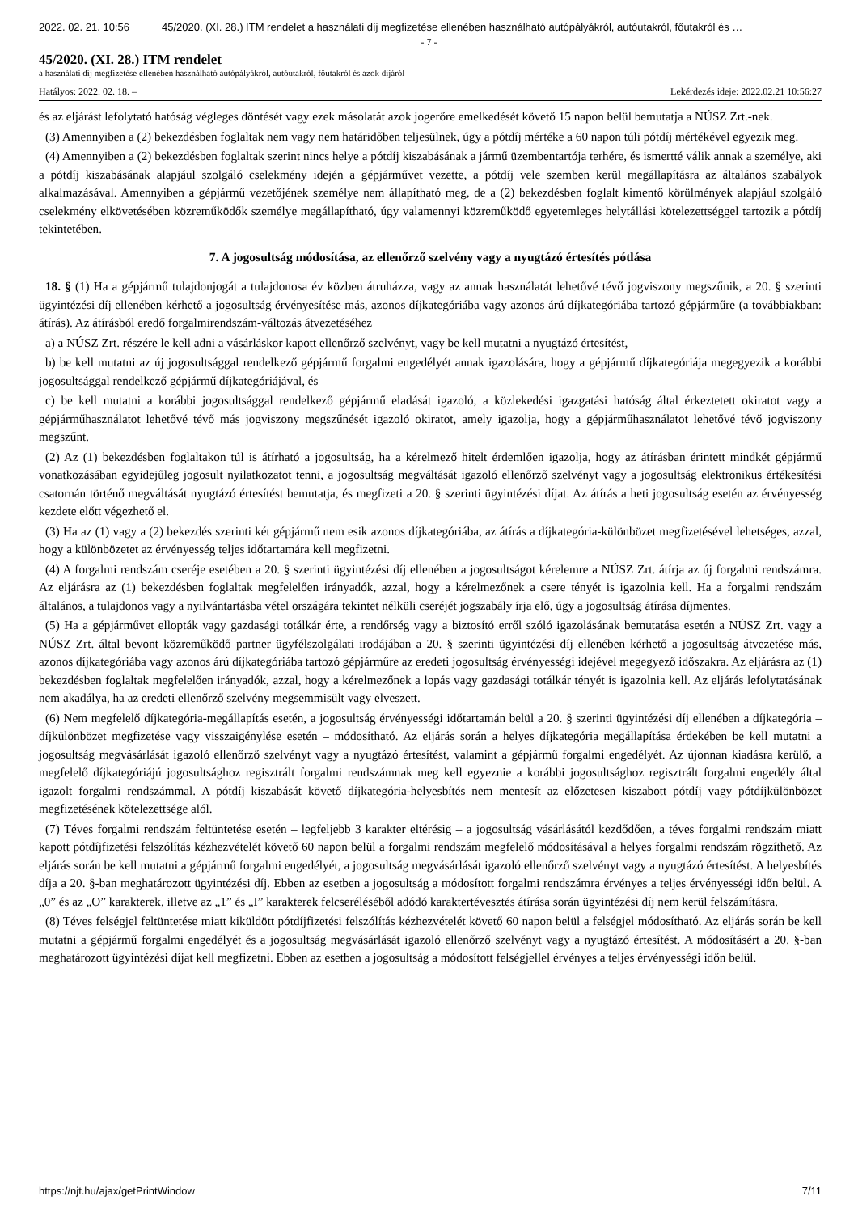2022. 02. 21. 10:56 45/2020. (XI. 28.) ITM rendelet a használati díj megfizetése ellenében használható autópályákról, autóutakról, főutakról és …
- 7 -
45/2020. (XI. 28.) ITM rendelet
a használati díj megfizetése ellenében használható autópályákról, autóutakról, főutakról és azok díjáról
Hatályos: 2022. 02. 18. – Lekérdezés ideje: 2022.02.21 10:56:27
és az eljárást lefolytató hatóság végleges döntését vagy ezek másolatát azok jogerőre emelkedését követő 15 napon belül bemutatja a NÚSZ Zrt.-nek.
(3) Amennyiben a (2) bekezdésben foglaltak nem vagy nem határidőben teljesülnek, úgy a pótdíj mértéke a 60 napon túli pótdíj mértékével egyezik meg.
(4) Amennyiben a (2) bekezdésben foglaltak szerint nincs helye a pótdíj kiszabásának a jármű üzembentartója terhére, és ismertté válik annak a személye, aki a pótdíj kiszabásának alapjául szolgáló cselekmény idején a gépjárművet vezette, a pótdíj vele szemben kerül megállapításra az általános szabályok alkalmazásával. Amennyiben a gépjármű vezetőjének személye nem állapítható meg, de a (2) bekezdésben foglalt kimentő körülmények alapjául szolgáló cselekmény elkövetésében közreműködők személye megállapítható, úgy valamennyi közreműködő egyetemleges helytállási kötelezettséggel tartozik a pótdíj tekintetében.
7. A jogosultság módosítása, az ellenőrző szelvény vagy a nyugtázó értesítés pótlása
18. § (1) Ha a gépjármű tulajdonjogát a tulajdonosa év közben átruházza, vagy az annak használatát lehetővé tévő jogviszony megszűnik, a 20. § szerinti ügyintézési díj ellenében kérhető a jogosultság érvényesítése más, azonos díjkategóriába vagy azonos árú díjkategóriába tartozó gépjárműre (a továbbiakban: átírás). Az átírásból eredő forgalmirendszám-változás átvezetéséhez
a) a NÚSZ Zrt. részére le kell adni a vásárláskor kapott ellenőrző szelvényt, vagy be kell mutatni a nyugtázó értesítést,
b) be kell mutatni az új jogosultsággal rendelkező gépjármű forgalmi engedélyét annak igazolására, hogy a gépjármű díjkategóriája megegyezik a korábbi jogosultsággal rendelkező gépjármű díjkategóriájával, és
c) be kell mutatni a korábbi jogosultsággal rendelkező gépjármű eladását igazoló, a közlekedési igazgatási hatóság által érkeztetett okiratot vagy a gépjárműhasználatot lehetővé tévő más jogviszony megszűnését igazoló okiratot, amely igazolja, hogy a gépjárműhasználatot lehetővé tévő jogviszony megszűnt.
(2) Az (1) bekezdésben foglaltakon túl is átírható a jogosultság, ha a kérelmező hitelt érdemlően igazolja, hogy az átírásban érintett mindkét gépjármű vonatkozásában egyidejűleg jogosult nyilatkozatot tenni, a jogosultság megváltását igazoló ellenőrző szelvényt vagy a jogosultság elektronikus értékesítési csatornán történő megváltását nyugtázó értesítést bemutatja, és megfizeti a 20. § szerinti ügyintézési díjat. Az átírás a heti jogosultság esetén az érvényesség kezdete előtt végezhető el.
(3) Ha az (1) vagy a (2) bekezdés szerinti két gépjármű nem esik azonos díjkategóriába, az átírás a díjkategória-különbözet megfizetésével lehetséges, azzal, hogy a különbözetet az érvényesség teljes időtartamára kell megfizetni.
(4) A forgalmi rendszám cseréje esetében a 20. § szerinti ügyintézési díj ellenében a jogosultságot kérelemre a NÚSZ Zrt. átírja az új forgalmi rendszámra. Az eljárásra az (1) bekezdésben foglaltak megfelelően irányadók, azzal, hogy a kérelmezőnek a csere tényét is igazolnia kell. Ha a forgalmi rendszám általános, a tulajdonos vagy a nyilvántartásba vétel országára tekintet nélküli cseréjét jogszabály írja elő, úgy a jogosultság átírása díjmentes.
(5) Ha a gépjárművet ellopták vagy gazdasági totálkár érte, a rendőrség vagy a biztosító erről szóló igazolásának bemutatása esetén a NÚSZ Zrt. vagy a NÚSZ Zrt. által bevont közreműködő partner ügyfélszolgálati irodájában a 20. § szerinti ügyintézési díj ellenében kérhető a jogosultság átvezetése más, azonos díjkategóriába vagy azonos árú díjkategóriába tartozó gépjárműre az eredeti jogosultság érvényességi idejével megegyező időszakra. Az eljárásra az (1) bekezdésben foglaltak megfelelően irányadók, azzal, hogy a kérelmezőnek a lopás vagy gazdasági totálkár tényét is igazolnia kell. Az eljárás lefolytatásának nem akadálya, ha az eredeti ellenőrző szelvény megsemmisült vagy elveszett.
(6) Nem megfelelő díjkategória-megállapítás esetén, a jogosultság érvényességi időtartamán belül a 20. § szerinti ügyintézési díj ellenében a díjkategória – díjkülönbözet megfizetése vagy visszaigénylése esetén – módosítható. Az eljárás során a helyes díjkategória megállapítása érdekében be kell mutatni a jogosultság megvásárlását igazoló ellenőrző szelvényt vagy a nyugtázó értesítést, valamint a gépjármű forgalmi engedélyét. Az újonnan kiadásra kerülő, a megfelelő díjkategóriájú jogosultsághoz regisztrált forgalmi rendszámnak meg kell egyeznie a korábbi jogosultsághoz regisztrált forgalmi engedély által igazolt forgalmi rendszámmal. A pótdíj kiszabását követő díjkategória-helyesbítés nem mentesít az előzetesen kiszabott pótdíj vagy pótdíjkülönbözet megfizetésének kötelezettsége alól.
(7) Téves forgalmi rendszám feltüntetése esetén – legfeljebb 3 karakter eltérésig – a jogosultság vásárlásától kezdődően, a téves forgalmi rendszám miatt kapott pótdíjfizetési felszólítás kézhezvételét követő 60 napon belül a forgalmi rendszám megfelelő módosításával a helyes forgalmi rendszám rögzíthető. Az eljárás során be kell mutatni a gépjármű forgalmi engedélyét, a jogosultság megvásárlását igazoló ellenőrző szelvényt vagy a nyugtázó értesítést. A helyesbítés díja a 20. §-ban meghatározott ügyintézési díj. Ebben az esetben a jogosultság a módosított forgalmi rendszámra érvényes a teljes érvényességi időn belül. A „0” és az „O” karakterek, illetve az „1” és „I” karakterek felcseréléséből adódó karaktertévesztés átírása során ügyintézési díj nem kerül felszámításra.
(8) Téves felségjel feltüntetése miatt kiküldött pótdíjfizetési felszólítás kézhezvételét követő 60 napon belül a felségjel módosítható. Az eljárás során be kell mutatni a gépjármű forgalmi engedélyét és a jogosultság megvásárlását igazoló ellenőrző szelvényt vagy a nyugtázó értesítést. A módosításért a 20. §-ban meghatározott ügyintézési díjat kell megfizetni. Ebben az esetben a jogosultság a módosított felségjellel érvényes a teljes érvényességi időn belül.
https://njt.hu/ajax/getPrintWindow 7/11